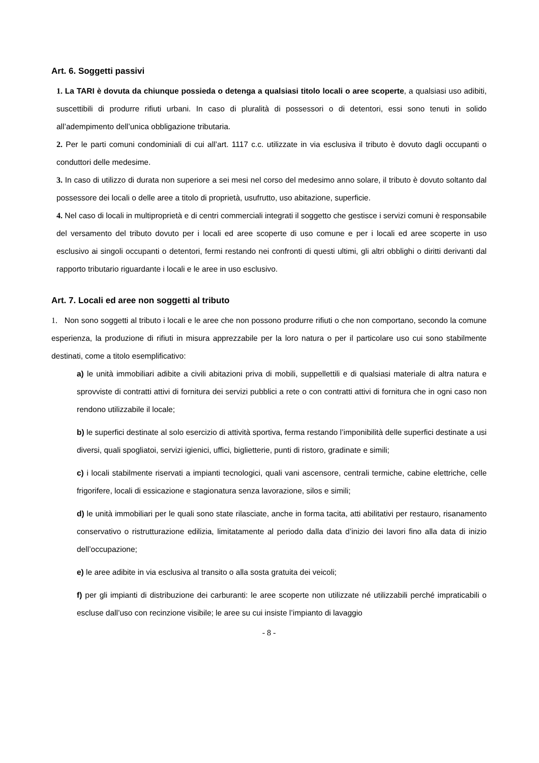Art. 6. Soggetti passivi
1. La TARI è dovuta da chiunque possieda o detenga a qualsiasi titolo locali o aree scoperte, a qualsiasi uso adibiti, suscettibili di produrre rifiuti urbani. In caso di pluralità di possessori o di detentori, essi sono tenuti in solido all’adempimento dell’unica obbligazione tributaria.
2. Per le parti comuni condominiali di cui all’art. 1117 c.c. utilizzate in via esclusiva il tributo è dovuto dagli occupanti o conduttori delle medesime.
3. In caso di utilizzo di durata non superiore a sei mesi nel corso del medesimo anno solare, il tributo è dovuto soltanto dal possessore dei locali o delle aree a titolo di proprietà, usufrutto, uso abitazione, superficie.
4. Nel caso di locali in multiproprietà e di centri commerciali integrati il soggetto che gestisce i servizi comuni è responsabile del versamento del tributo dovuto per i locali ed aree scoperte di uso comune e per i locali ed aree scoperte in uso esclusivo ai singoli occupanti o detentori, fermi restando nei confronti di questi ultimi, gli altri obblighi o diritti derivanti dal rapporto tributario riguardante i locali e le aree in uso esclusivo.
Art. 7. Locali ed aree non soggetti al tributo
1. Non sono soggetti al tributo i locali e le aree che non possono produrre rifiuti o che non comportano, secondo la comune esperienza, la produzione di rifiuti in misura apprezzabile per la loro natura o per il particolare uso cui sono stabilmente destinati, come a titolo esemplificativo:
a) le unità immobiliari adibite a civili abitazioni priva di mobili, suppellettili e di qualsiasi materiale di altra natura e sprovviste di contratti attivi di fornitura dei servizi pubblici a rete o con contratti attivi di fornitura che in ogni caso non rendono utilizzabile il locale;
b) le superfici destinate al solo esercizio di attività sportiva, ferma restando l’imponibilità delle superfici destinate a usi diversi, quali spogliatoi, servizi igienici, uffici, biglietterie, punti di ristoro, gradinate e simili;
c) i locali stabilmente riservati a impianti tecnologici, quali vani ascensore, centrali termiche, cabine elettriche, celle frigorifere, locali di essicazione e stagionatura senza lavorazione, silos e simili;
d) le unità immobiliari per le quali sono state rilasciate, anche in forma tacita, atti abilitativi per restauro, risanamento conservativo o ristrutturazione edilizia, limitatamente al periodo dalla data d’inizio dei lavori fino alla data di inizio dell’occupazione;
e) le aree adibite in via esclusiva al transito o alla sosta gratuita dei veicoli;
f) per gli impianti di distribuzione dei carburanti: le aree scoperte non utilizzate né utilizzabili perché impraticabili o escluse dall’uso con recinzione visibile; le aree su cui insiste l’impianto di lavaggio
- 8 -